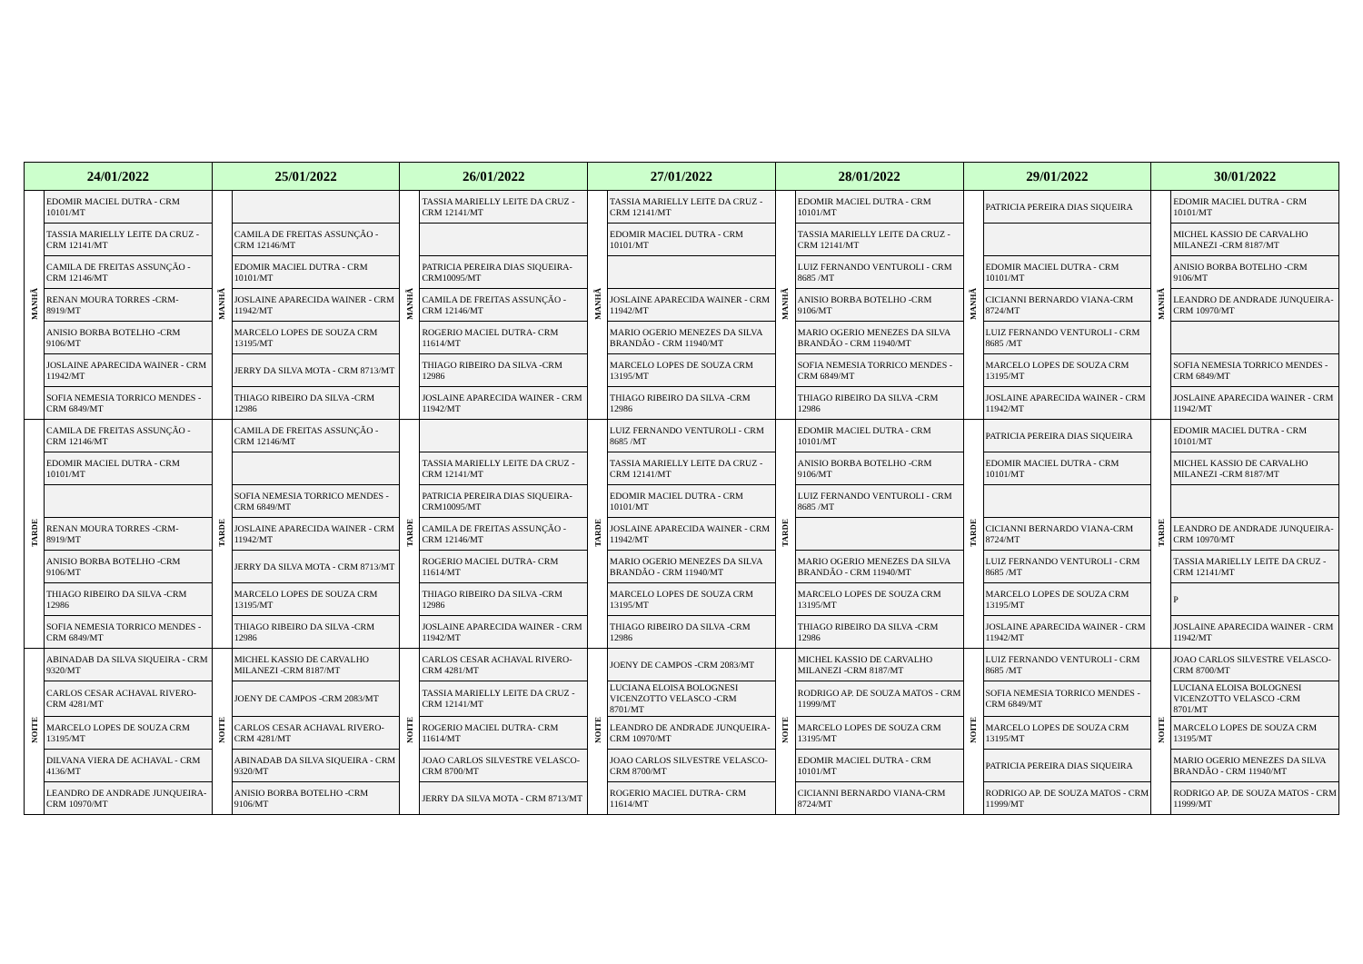| 24/01/2022 | | 25/01/2022 | | 26/01/2022 | | 27/01/2022 | | 28/01/2022 | | 29/01/2022 | | 30/01/2022 | |
| --- | --- | --- | --- | --- | --- | --- | --- | --- | --- | --- | --- | --- | --- |
| MANHÃ | EDOMIR MACIEL DUTRA - CRM 10101/MT | MANHÃ | | MANHÃ | TASSIA MARIELLY LEITE DA CRUZ -CRM 12141/MT | MANHÃ | TASSIA MARIELLY LEITE DA CRUZ -CRM 12141/MT | MANHÃ | EDOMIR MACIEL DUTRA - CRM 10101/MT | MANHÃ | PATRICIA PEREIRA DIAS SIQUEIRA | MANHÃ | EDOMIR MACIEL DUTRA - CRM 10101/MT |
| | TASSIA MARIELLY LEITE DA CRUZ -CRM 12141/MT | | CAMILA DE FREITAS ASSUNÇÃO - CRM 12146/MT | | | | EDOMIR MACIEL DUTRA - CRM 10101/MT | | TASSIA MARIELLY LEITE DA CRUZ -CRM 12141/MT | | | | MICHEL KASSIO DE CARVALHO MILANEZI -CRM 8187/MT |
| | CAMILA DE FREITAS ASSUNÇÃO - CRM 12146/MT | | EDOMIR MACIEL DUTRA - CRM 10101/MT | | PATRICIA PEREIRA DIAS SIQUEIRA- CRM10095/MT | | | | LUIZ FERNANDO VENTUROLI - CRM 8685 /MT | | EDOMIR MACIEL DUTRA - CRM 10101/MT | | ANISIO BORBA BOTELHO -CRM 9106/MT |
| | RENAN MOURA TORRES -CRM- 8919/MT | | JOSLAINE APARECIDA WAINER - CRM 11942/MT | | CAMILA DE FREITAS ASSUNÇÃO - CRM 12146/MT | | JOSLAINE APARECIDA WAINER - CRM 11942/MT | | ANISIO BORBA BOTELHO -CRM 9106/MT | | CICIANNI BERNARDO VIANA-CRM 8724/MT | | LEANDRO DE ANDRADE JUNQUEIRA- CRM 10970/MT |
| | ANISIO BORBA BOTELHO -CRM 9106/MT | | MARCELO LOPES DE SOUZA CRM 13195/MT | | ROGERIO MACIEL DUTRA- CRM 11614/MT | | MARIO OGERIO MENEZES DA SILVA BRANDÃO - CRM 11940/MT | | MARIO OGERIO MENEZES DA SILVA BRANDÃO - CRM 11940/MT | | LUIZ FERNANDO VENTUROLI - CRM 8685 /MT | | |
| | JOSLAINE APARECIDA WAINER - CRM 11942/MT | | JERRY DA SILVA MOTA - CRM 8713/MT | | THIAGO RIBEIRO DA SILVA -CRM 12986 | | MARCELO LOPES DE SOUZA CRM 13195/MT | | SOFIA NEMESIA TORRICO MENDES -CRM 6849/MT | | MARCELO LOPES DE SOUZA CRM 13195/MT | | SOFIA NEMESIA TORRICO MENDES - CRM 6849/MT |
| | SOFIA NEMESIA TORRICO MENDES -CRM 6849/MT | | THIAGO RIBEIRO DA SILVA -CRM 12986 | | JOSLAINE APARECIDA WAINER - CRM 11942/MT | | THIAGO RIBEIRO DA SILVA -CRM 12986 | | THIAGO RIBEIRO DA SILVA -CRM 12986 | | JOSLAINE APARECIDA WAINER - CRM 11942/MT | | JOSLAINE APARECIDA WAINER - CRM 11942/MT |
| TARDE | CAMILA DE FREITAS ASSUNÇÃO - CRM 12146/MT | TARDE | CAMILA DE FREITAS ASSUNÇÃO - CRM 12146/MT | TARDE | | TARDE | LUIZ FERNANDO VENTUROLI - CRM 8685 /MT | TARDE | EDOMIR MACIEL DUTRA - CRM 10101/MT | TARDE | PATRICIA PEREIRA DIAS SIQUEIRA | TARDE | EDOMIR MACIEL DUTRA - CRM 10101/MT |
| | EDOMIR MACIEL DUTRA - CRM 10101/MT | | | | TASSIA MARIELLY LEITE DA CRUZ -CRM 12141/MT | | TASSIA MARIELLY LEITE DA CRUZ -CRM 12141/MT | | ANISIO BORBA BOTELHO -CRM 9106/MT | | EDOMIR MACIEL DUTRA - CRM 10101/MT | | MICHEL KASSIO DE CARVALHO MILANEZI -CRM 8187/MT |
| | | | SOFIA NEMESIA TORRICO MENDES -CRM 6849/MT | | PATRICIA PEREIRA DIAS SIQUEIRA- CRM10095/MT | | EDOMIR MACIEL DUTRA - CRM 10101/MT | | LUIZ FERNANDO VENTUROLI - CRM 8685 /MT | | | | |
| | RENAN MOURA TORRES -CRM- 8919/MT | | JOSLAINE APARECIDA WAINER - CRM 11942/MT | | CAMILA DE FREITAS ASSUNÇÃO - CRM 12146/MT | | JOSLAINE APARECIDA WAINER - CRM 11942/MT | | | | CICIANNI BERNARDO VIANA-CRM 8724/MT | | LEANDRO DE ANDRADE JUNQUEIRA- CRM 10970/MT |
| | ANISIO BORBA BOTELHO -CRM 9106/MT | | JERRY DA SILVA MOTA - CRM 8713/MT | | ROGERIO MACIEL DUTRA- CRM 11614/MT | | MARIO OGERIO MENEZES DA SILVA BRANDÃO - CRM 11940/MT | | MARIO OGERIO MENEZES DA SILVA BRANDÃO - CRM 11940/MT | | LUIZ FERNANDO VENTUROLI - CRM 8685 /MT | | TASSIA MARIELLY LEITE DA CRUZ - CRM 12141/MT |
| | THIAGO RIBEIRO DA SILVA -CRM 12986 | | MARCELO LOPES DE SOUZA CRM 13195/MT | | THIAGO RIBEIRO DA SILVA -CRM 12986 | | MARCELO LOPES DE SOUZA CRM 13195/MT | | MARCELO LOPES DE SOUZA CRM 13195/MT | | MARCELO LOPES DE SOUZA CRM 13195/MT | | P |
| | SOFIA NEMESIA TORRICO MENDES -CRM 6849/MT | | THIAGO RIBEIRO DA SILVA -CRM 12986 | | JOSLAINE APARECIDA WAINER - CRM 11942/MT | | THIAGO RIBEIRO DA SILVA -CRM 12986 | | THIAGO RIBEIRO DA SILVA -CRM 12986 | | JOSLAINE APARECIDA WAINER - CRM 11942/MT | | JOSLAINE APARECIDA WAINER - CRM 11942/MT |
| NOITE | ABINADAB DA SILVA SIQUEIRA - CRM 9320/MT | NOITE | MICHEL KASSIO DE CARVALHO MILANEZI -CRM 8187/MT | NOITE | CARLOS CESAR ACHAVAL RIVERO- CRM 4281/MT | NOITE | JOENY DE CAMPOS -CRM 2083/MT | NOITE | MICHEL KASSIO DE CARVALHO MILANEZI -CRM 8187/MT | NOITE | LUIZ FERNANDO VENTUROLI - CRM 8685 /MT | NOITE | JOAO CARLOS SILVESTRE VELASCO- CRM 8700/MT |
| | CARLOS CESAR ACHAVAL RIVERO- CRM 4281/MT | | JOENY DE CAMPOS -CRM 2083/MT | | TASSIA MARIELLY LEITE DA CRUZ -CRM 12141/MT | | LUCIANA ELOISA BOLOGNESI VICENZOTTO VELASCO -CRM 8701/MT | | RODRIGO AP. DE SOUZA MATOS - CRM 11999/MT | | SOFIA NEMESIA TORRICO MENDES -CRM 6849/MT | | LUCIANA ELOISA BOLOGNESI VICENZOTTO VELASCO -CRM 8701/MT |
| | MARCELO LOPES DE SOUZA CRM 13195/MT | | CARLOS CESAR ACHAVAL RIVERO- CRM 4281/MT | | ROGERIO MACIEL DUTRA- CRM 11614/MT | | LEANDRO DE ANDRADE JUNQUEIRA- CRM 10970/MT | | MARCELO LOPES DE SOUZA CRM 13195/MT | | MARCELO LOPES DE SOUZA CRM 13195/MT | | MARCELO LOPES DE SOUZA CRM 13195/MT |
| | DILVANA VIERA DE ACHAVAL - CRM 4136/MT | | ABINADAB DA SILVA SIQUEIRA - CRM 9320/MT | | JOAO CARLOS SILVESTRE VELASCO-CRM 8700/MT | | JOAO CARLOS SILVESTRE VELASCO-CRM 8700/MT | | EDOMIR MACIEL DUTRA - CRM 10101/MT | | PATRICIA PEREIRA DIAS SIQUEIRA | | MARIO OGERIO MENEZES DA SILVA BRANDÃO - CRM 11940/MT |
| | LEANDRO DE ANDRADE JUNQUEIRA- CRM 10970/MT | | ANISIO BORBA BOTELHO -CRM 9106/MT | | JERRY DA SILVA MOTA - CRM 8713/MT | | ROGERIO MACIEL DUTRA- CRM 11614/MT | | CICIANNI BERNARDO VIANA-CRM 8724/MT | | RODRIGO AP. DE SOUZA MATOS - CRM 11999/MT | | RODRIGO AP. DE SOUZA MATOS - CRM 11999/MT |